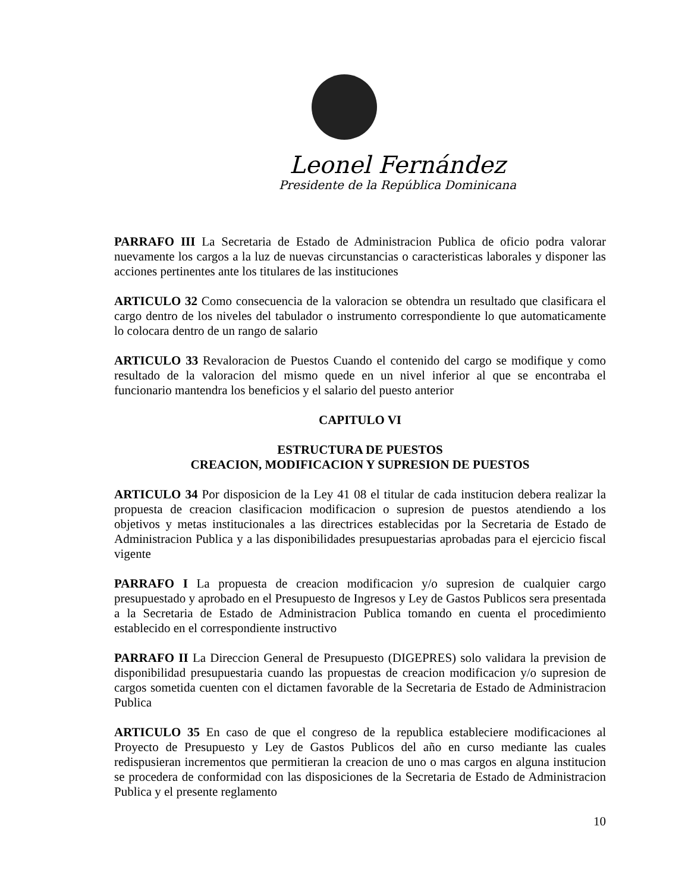Leonel Fernández
Presidente de la República Dominicana
PARRAFO III La Secretaria de Estado de Administracion Publica de oficio podra valorar nuevamente los cargos a la luz de nuevas circunstancias o caracteristicas laborales y disponer las acciones pertinentes ante los titulares de las instituciones
ARTICULO 32 Como consecuencia de la valoracion se obtendra un resultado que clasificara el cargo dentro de los niveles del tabulador o instrumento correspondiente lo que automaticamente lo colocara dentro de un rango de salario
ARTICULO 33 Revaloracion de Puestos Cuando el contenido del cargo se modifique y como resultado de la valoracion del mismo quede en un nivel inferior al que se encontraba el funcionario mantendra los beneficios y el salario del puesto anterior
CAPITULO VI
ESTRUCTURA DE PUESTOS
CREACION, MODIFICACION Y SUPRESION DE PUESTOS
ARTICULO 34 Por disposicion de la Ley 41 08 el titular de cada institucion debera realizar la propuesta de creacion clasificacion modificacion o supresion de puestos atendiendo a los objetivos y metas institucionales a las directrices establecidas por la Secretaria de Estado de Administracion Publica y a las disponibilidades presupuestarias aprobadas para el ejercicio fiscal vigente
PARRAFO I La propuesta de creacion modificacion y/o supresion de cualquier cargo presupuestado y aprobado en el Presupuesto de Ingresos y Ley de Gastos Publicos sera presentada a la Secretaria de Estado de Administracion Publica tomando en cuenta el procedimiento establecido en el correspondiente instructivo
PARRAFO II La Direccion General de Presupuesto (DIGEPRES) solo validara la prevision de disponibilidad presupuestaria cuando las propuestas de creacion modificacion y/o supresion de cargos sometida cuenten con el dictamen favorable de la Secretaria de Estado de Administracion Publica
ARTICULO 35 En caso de que el congreso de la republica estableciere modificaciones al Proyecto de Presupuesto y Ley de Gastos Publicos del año en curso mediante las cuales redispusieran incrementos que permitieran la creacion de uno o mas cargos en alguna institucion se procedera de conformidad con las disposiciones de la Secretaria de Estado de Administracion Publica y el presente reglamento
10